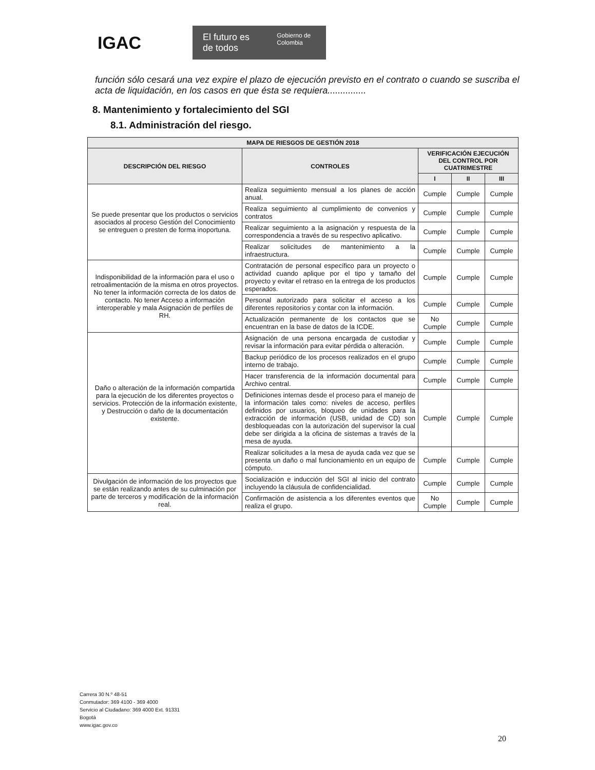IGAC
El futuro es de todos Gobierno de Colombia
función sólo cesará una vez expire el plazo de ejecución previsto en el contrato o cuando se suscriba el acta de liquidación, en los casos en que ésta se requiera...............
8. Mantenimiento y fortalecimiento del SGI
8.1. Administración del riesgo.
| MAPA DE RIESGOS DE GESTIÓN 2018 | | | | |
| --- | --- | --- | --- | --- |
| DESCRIPCIÓN DEL RIESGO | CONTROLES | VERIFICACIÓN EJECUCIÓN DEL CONTROL POR CUATRIMESTRE | | |
| | | I | II | III |
| Se puede presentar que los productos o servicios asociados al proceso Gestión del Conocimiento se entreguen o presten de forma inoportuna. | Realiza seguimiento mensual a los planes de acción anual. | Cumple | Cumple | Cumple |
| | Realiza seguimiento al cumplimiento de convenios y contratos | Cumple | Cumple | Cumple |
| | Realizar seguimiento a la asignación y respuesta de la correspondencia a través de su respectivo aplicativo. | Cumple | Cumple | Cumple |
| | Realizar solicitudes de mantenimiento a la infraestructura. | Cumple | Cumple | Cumple |
| Indisponibilidad de la información para el uso o retroalimentación de la misma en otros proyectos. No tener la información correcta de los datos de contacto. No tener Acceso a información interoperable y mala Asignación de perfiles de RH. | Contratación de personal específico para un proyecto o actividad cuando aplique por el tipo y tamaño del proyecto y evitar el retraso en la entrega de los productos esperados. | Cumple | Cumple | Cumple |
| | Personal autorizado para solicitar el acceso a los diferentes repositorios y contar con la información. | Cumple | Cumple | Cumple |
| | Actualización permanente de los contactos que se encuentran en la base de datos de la ICDE. | No Cumple | Cumple | Cumple |
| Daño o alteración de la información compartida para la ejecución de los diferentes proyectos o servicios. Protección de la información existente, y Destrucción o daño de la documentación existente. | Asignación de una persona encargada de custodiar y revisar la información para evitar pérdida o alteración. | Cumple | Cumple | Cumple |
| | Backup periódico de los procesos realizados en el grupo interno de trabajo. | Cumple | Cumple | Cumple |
| | Hacer transferencia de la información documental para Archivo central. | Cumple | Cumple | Cumple |
| | Definiciones internas desde el proceso para el manejo de la información tales como: niveles de acceso, perfiles definidos por usuarios, bloqueo de unidades para la extracción de información (USB, unidad de CD) son desbloqueadas con la autorización del supervisor la cual debe ser dirigida a la oficina de sistemas a través de la mesa de ayuda. | Cumple | Cumple | Cumple |
| | Realizar solicitudes a la mesa de ayuda cada vez que se presenta un daño o mal funcionamiento en un equipo de cómputo. | Cumple | Cumple | Cumple |
| Divulgación de información de los proyectos que se están realizando antes de su culminación por parte de terceros y modificación de la información real. | Socialización e inducción del SGI al inicio del contrato incluyendo la cláusula de confidencialidad. | Cumple | Cumple | Cumple |
| | Confirmación de asistencia a los diferentes eventos que realiza el grupo. | No Cumple | Cumple | Cumple |
Carrera 30 N.º 48-51
Conmutador: 369 4100 - 369 4000
Servicio al Ciudadano: 369 4000 Ext. 91331
Bogotá
www.igac.gov.co
20